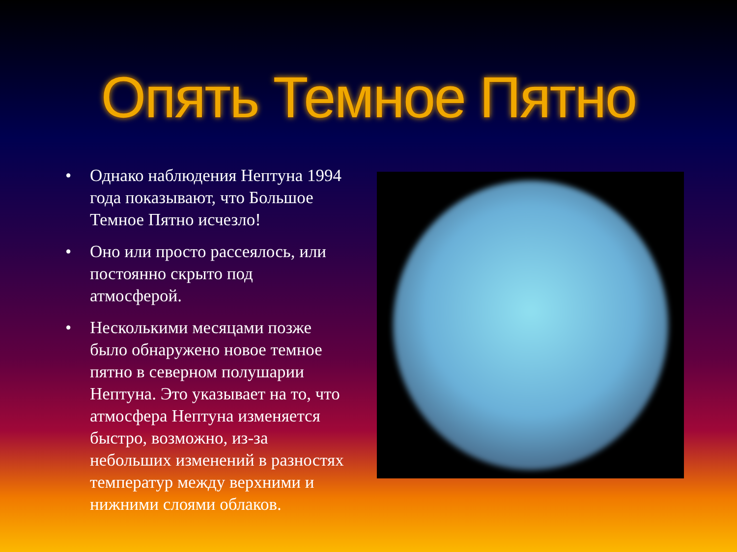Опять Темное Пятно
• Однако наблюдения Нептуна 1994 года показывают, что Большое Темное Пятно исчезло!
• Оно или просто рассеялось, или постоянно скрыто под атмосферой.
• Несколькими месяцами позже было обнаружено новое темное пятно в северном полушарии Нептуна. Это указывает на то, что атмосфера Нептуна изменяется быстро, возможно, из-за небольших изменений в разностях температур между верхними и нижними слоями облаков.